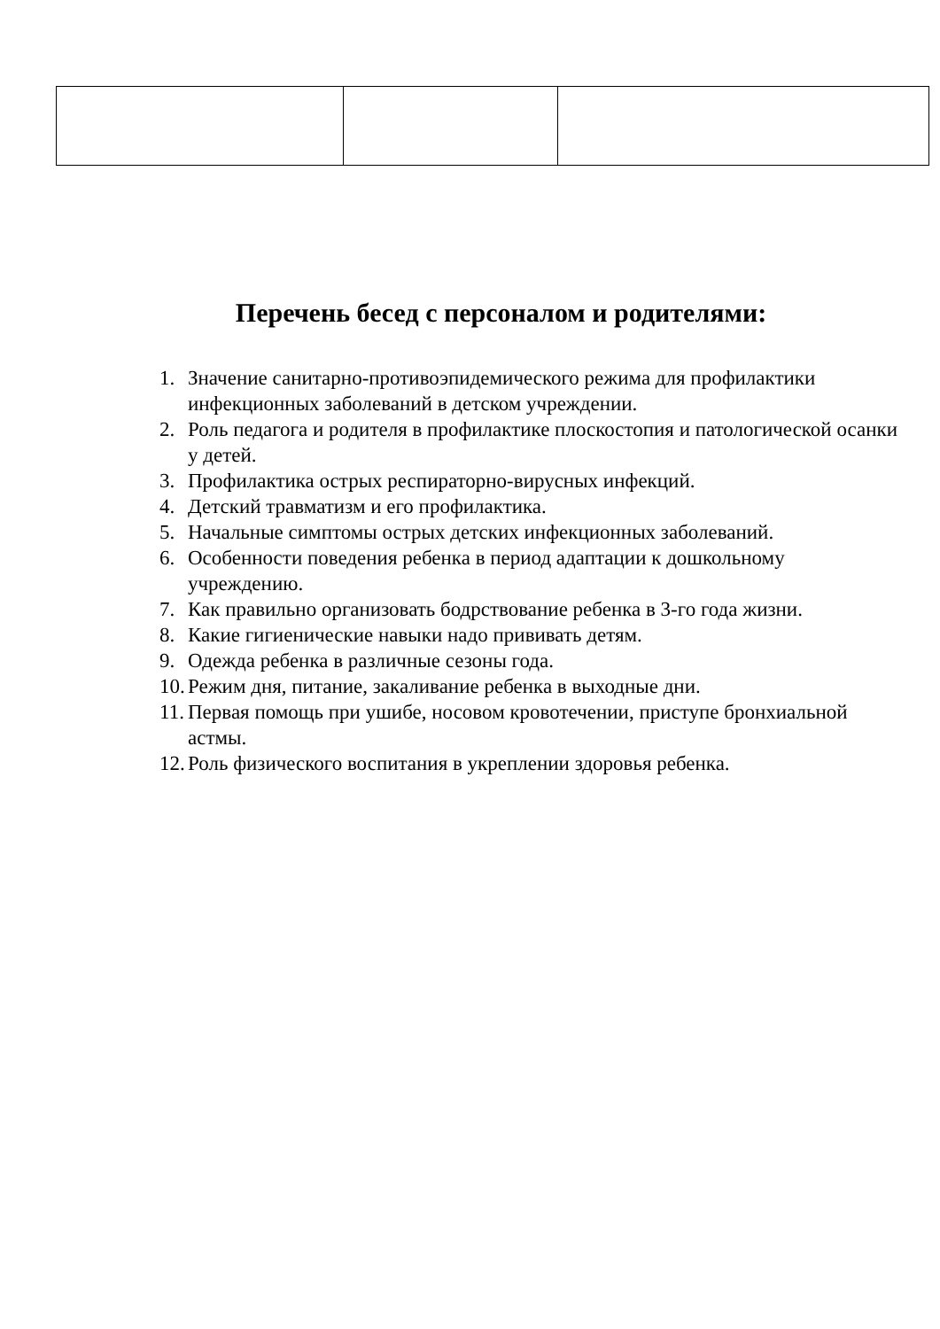Перечень бесед с персоналом и родителями:
1. Значение санитарно-противоэпидемического режима для профилактики инфекционных заболеваний в детском учреждении.
2. Роль педагога и родителя в профилактике плоскостопия и патологической осанки у детей.
3. Профилактика острых респираторно-вирусных инфекций.
4. Детский травматизм и его профилактика.
5. Начальные симптомы острых детских инфекционных заболеваний.
6. Особенности поведения ребенка в период адаптации к дошкольному учреждению.
7. Как правильно организовать бодрствование ребенка в 3-го года жизни.
8. Какие гигиенические навыки надо прививать детям.
9. Одежда ребенка в различные сезоны года.
10. Режим дня, питание, закаливание ребенка в выходные дни.
11. Первая помощь при ушибе, носовом кровотечении, приступе бронхиальной астмы.
12. Роль физического воспитания в укреплении здоровья ребенка.